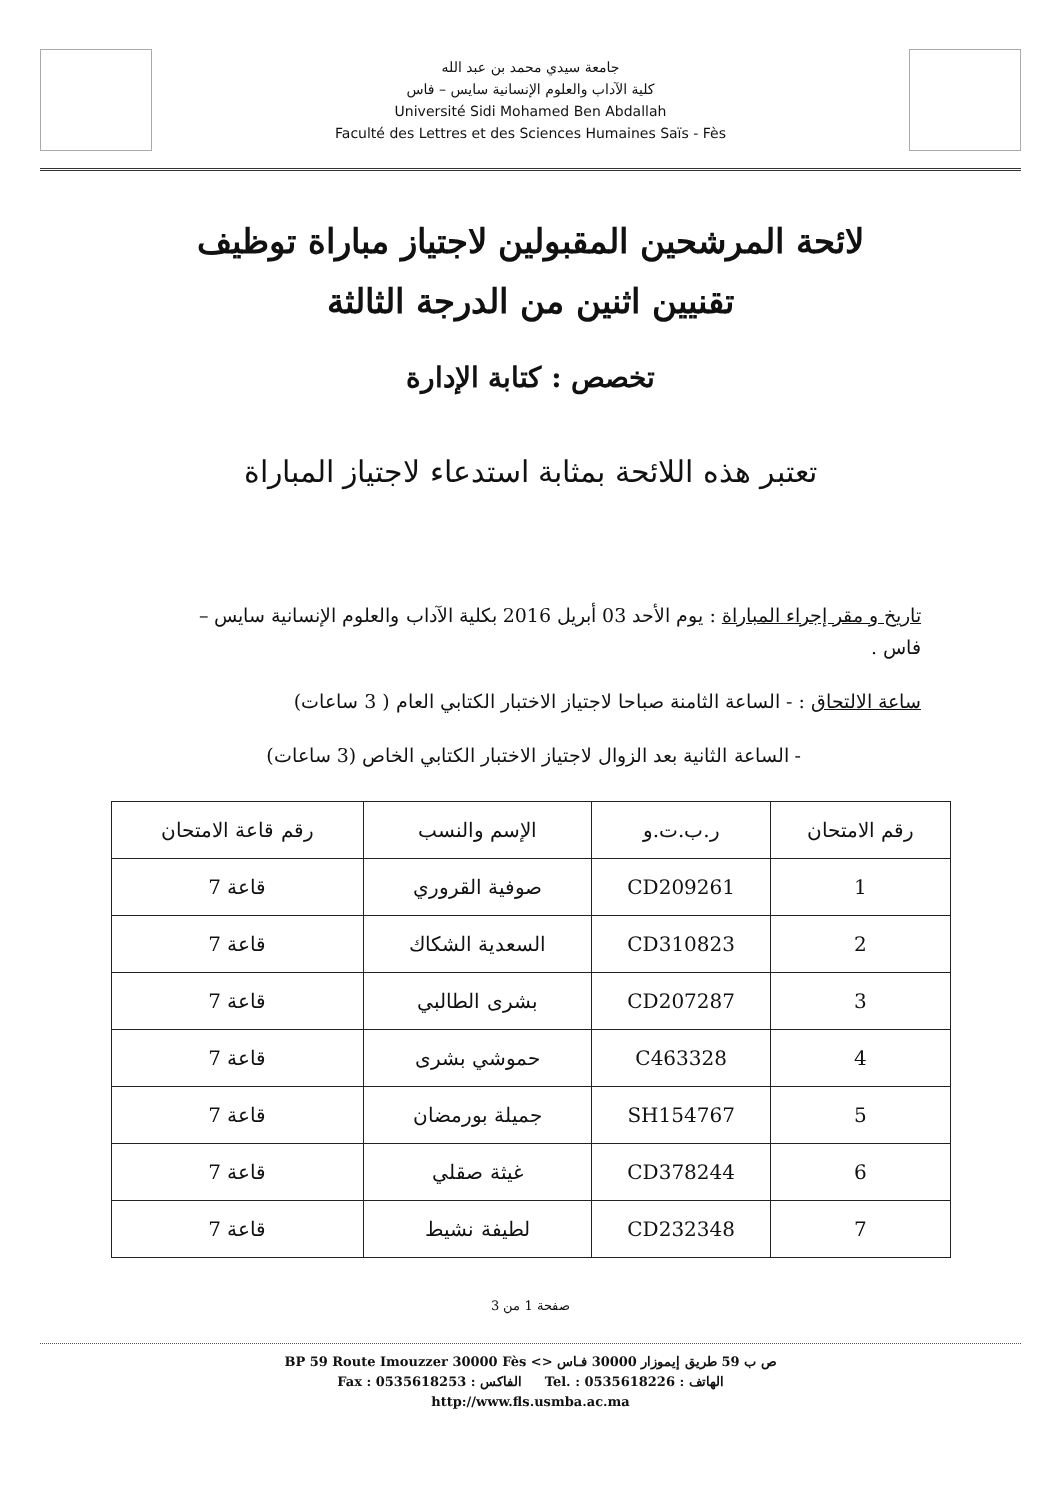جامعة سيدي محمد بن عبد الله
كلية الآداب والعلوم الإنسانية سايس – فاس
Université Sidi Mohamed Ben Abdallah
Faculté des Lettres et des Sciences Humaines Saïs - Fès
لائحة المرشحين المقبولين لاجتياز مباراة توظيف
تقنيين اثنين من الدرجة الثالثة
تخصص : كتابة الإدارة
تعتبر هذه اللائحة بمثابة استدعاء لاجتياز المباراة
تاريخ و مقر إجراء المباراة : يوم الأحد 03 أبريل 2016 بكلية الآداب والعلوم الإنسانية سايس – فاس .
ساعة الالتحاق : - الساعة الثامنة صباحا لاجتياز الاختبار الكتابي العام ( 3 ساعات)
- الساعة الثانية بعد الزوال لاجتياز الاختبار الكتابي الخاص (3 ساعات)
| رقم الامتحان | ر.ب.ت.و | الإسم والنسب | رقم قاعة الامتحان |
| --- | --- | --- | --- |
| 1 | CD209261 | صوفية القروري | قاعة 7 |
| 2 | CD310823 | السعدية الشكاك | قاعة 7 |
| 3 | CD207287 | بشرى الطالبي | قاعة 7 |
| 4 | C463328 | حموشي بشرى | قاعة 7 |
| 5 | SH154767 | جميلة بورمضان | قاعة 7 |
| 6 | CD378244 | غيثة صقلي | قاعة 7 |
| 7 | CD232348 | لطيفة نشيط | قاعة 7 |
صفحة 1 من 3
BP 59 Route Imouzzer 30000 Fès <> ص ب 59 طريق إيموزار 30000 فـاس
Fax : 0535618253 : الفاكس Tel. : 0535618226 : الهاتف
http://www.fls.usmba.ac.ma